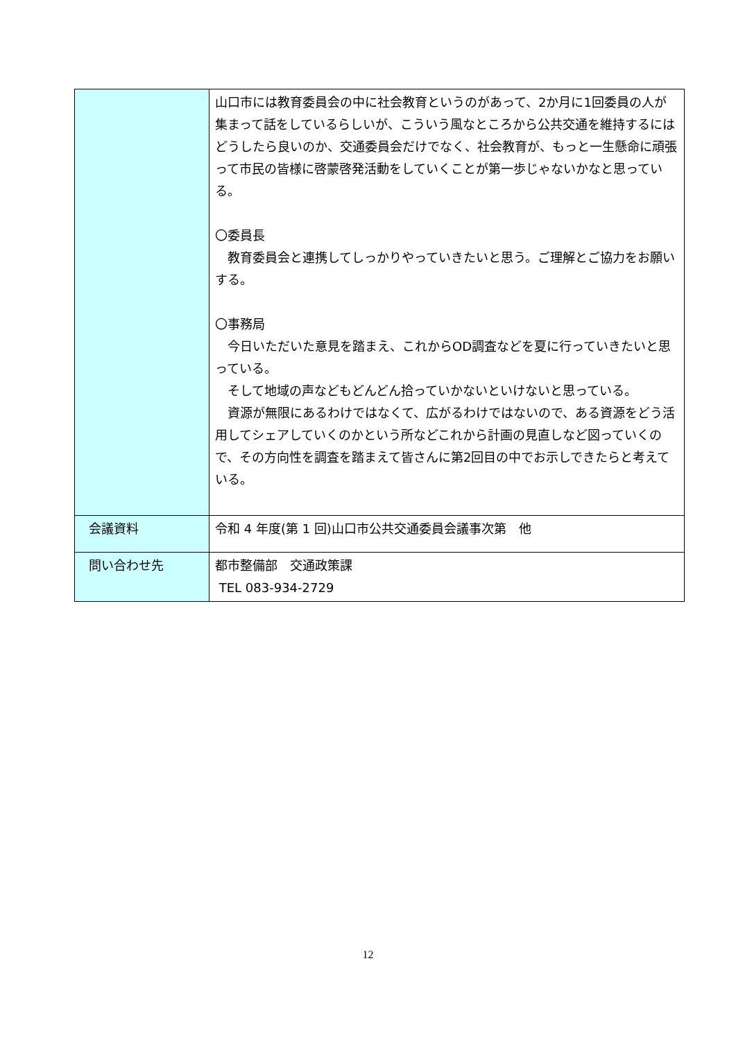| | 山口市には教育委員会の中に社会教育というのがあって、2か月に1回委員の人が集まって話をしているらしいが、こういう風なところから公共交通を維持するにはどうしたら良いのか、交通委員会だけでなく、社会教育が、もっと一生懸命に頑張って市民の皆様に啓蒙啓発活動をしていくことが第一歩じゃないかなと思っている。 〇委員長 教育委員会と連携してしっかりやっていきたいと思う。ご理解とご協力をお願いする。 〇事務局 今日いただいた意見を踏まえ、これからOD調査などを夏に行っていきたいと思っている。 そして地域の声などもどんどん拾っていかないといけないと思っている。 資源が無限にあるわけではなくて、広がるわけではないので、ある資源をどう活用してシェアしていくのかという所などこれから計画の見直しなど図っていくので、その方向性を調査を踏まえて皆さんに第2回目の中でお示しできたらと考えている。 |
| 会議資料 | 令和 4 年度(第 1 回)山口市公共交通委員会議事次第 他 |
| 問い合わせ先 | 都市整備部 交通政策課 TEL 083-934-2729 |
12